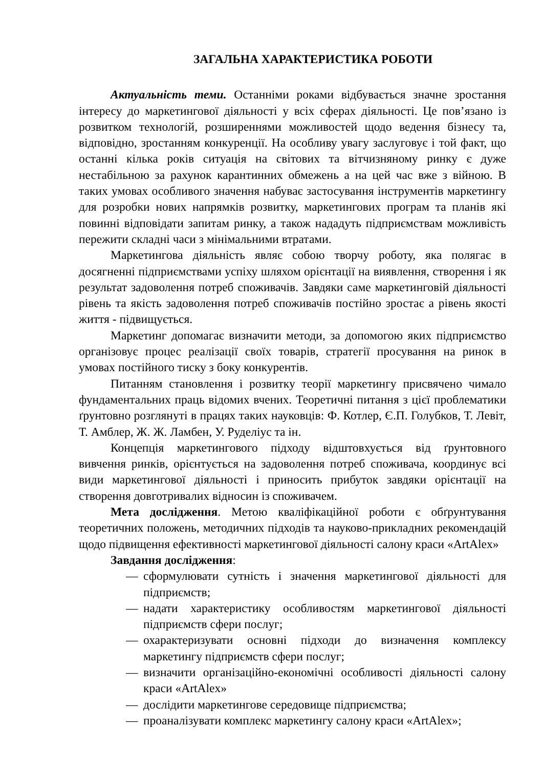ЗАГАЛЬНА ХАРАКТЕРИСТИКА РОБОТИ
Актуальність теми. Останніми роками відбувається значне зростання інтересу до маркетингової діяльності у всіх сферах діяльності. Це пов’язано із розвитком технологій, розширеннями можливостей щодо ведення бізнесу та, відповідно, зростанням конкуренції. На особливу увагу заслуговує і той факт, що останні кілька років ситуація на світових та вітчизняному ринку є дуже нестабільною за рахунок карантинних обмежень а на цей час вже з війною. В таких умовах особливого значення набуває застосування інструментів маркетингу для розробки нових напрямків розвитку, маркетингових програм та планів які повинні відповідати запитам ринку, а також нададуть підприємствам можливість пережити складні часи з мінімальними втратами.
Маркетингова діяльність являє собою творчу роботу, яка полягає в досягненні підприємствами успіху шляхом орієнтації на виявлення, створення і як результат задоволення потреб споживачів. Завдяки саме маркетинговій діяльності рівень та якість задоволення потреб споживачів постійно зростає а рівень якості життя - підвищується.
Маркетинг допомагає визначити методи, за допомогою яких підприємство організовує процес реалізації своїх товарів, стратегії просування на ринок в умовах постійного тиску з боку конкурентів.
Питанням становлення і розвитку теорії маркетингу присвячено чимало фундаментальних праць відомих вчених. Теоретичні питання з цієї проблематики ґрунтовно розглянуті в працях таких науковців: Ф. Котлер, Є.П. Голубков, Т. Левіт, Т. Амблер, Ж. Ж. Ламбен, У. Руделіус та ін.
Концепція маркетингового підходу відштовхується від ґрунтовного вивчення ринків, орієнтується на задоволення потреб споживача, координує всі види маркетингової діяльності і приносить прибуток завдяки орієнтації на створення довготривалих відносин із споживачем.
Мета дослідження. Метою кваліфікаційної роботи є обґрунтування теоретичних положень, методичних підходів та науково-прикладних рекомендацій щодо підвищення ефективності маркетингової діяльності салону краси «ArtAlex»
Завдання дослідження:
— сформулювати сутність і значення маркетингової діяльності для підприємств;
— надати характеристику особливостям маркетингової діяльності підприємств сфери послуг;
— охарактеризувати основні підходи до визначення комплексу маркетингу підприємств сфери послуг;
— визначити організаційно-економічні особливості діяльності салону краси «ArtAlex»
— дослідити маркетингове середовище підприємства;
— проаналізувати комплекс маркетингу салону краси «ArtAlex»;